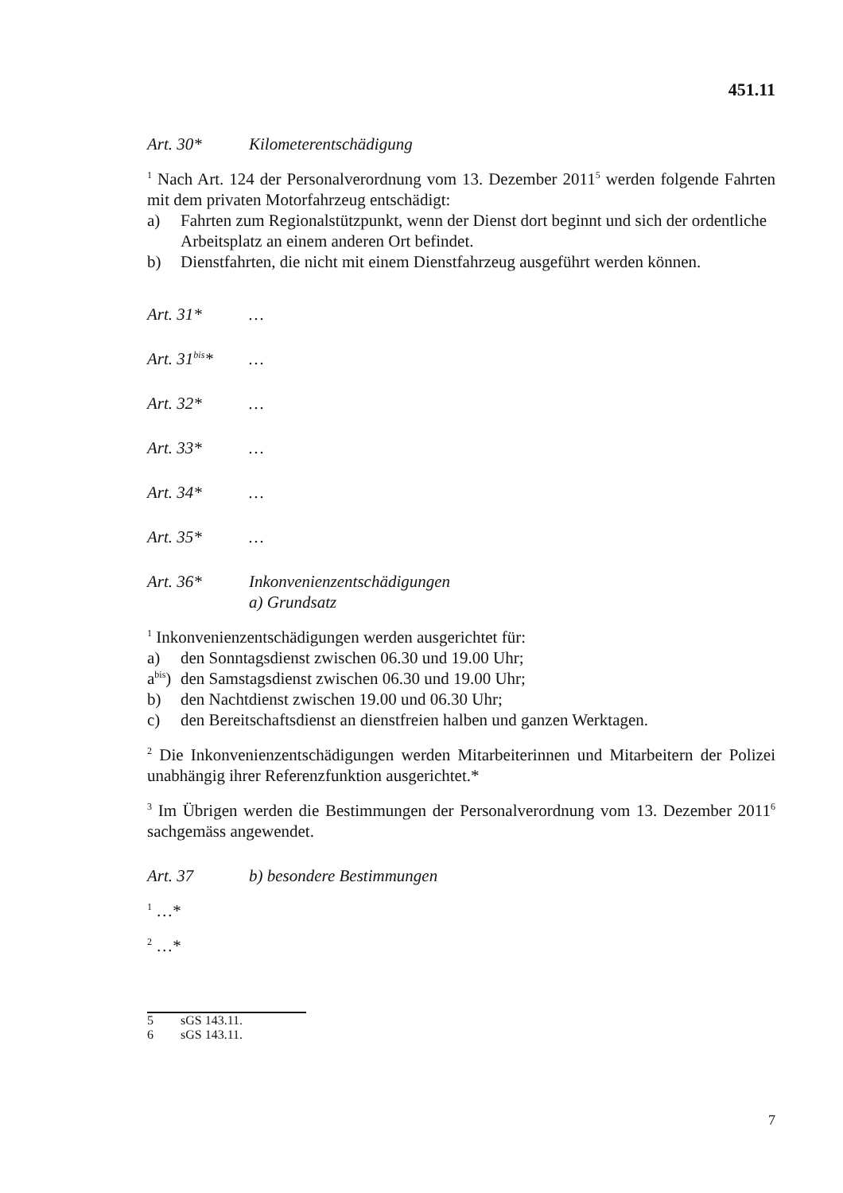451.11
Art. 30* Kilometerentschädigung
<sup>1</sup> Nach Art. 124 der Personalverordnung vom 13. Dezember 2011<sup>5</sup> werden folgende Fahrten mit dem privaten Motorfahrzeug entschädigt:
a) Fahrten zum Regionalstützpunkt, wenn der Dienst dort beginnt und sich der ordentliche Arbeitsplatz an einem anderen Ort befindet.
b) Dienstfahrten, die nicht mit einem Dienstfahrzeug ausgeführt werden können.
Art. 31* …
Art. 31<sup>bis</sup>* …
Art. 32* …
Art. 33* …
Art. 34* …
Art. 35* …
Art. 36* Inkonvenienzentschädigungen
a) Grundsatz
<sup>1</sup> Inkonvenienzentschädigungen werden ausgerichtet für:
a) den Sonntagsdienst zwischen 06.30 und 19.00 Uhr;
a<sup>bis</sup>) den Samstagsdienst zwischen 06.30 und 19.00 Uhr;
b) den Nachtdienst zwischen 19.00 und 06.30 Uhr;
c) den Bereitschaftsdienst an dienstfreien halben und ganzen Werktagen.
<sup>2</sup> Die Inkonvenienzentschädigungen werden Mitarbeiterinnen und Mitarbeitern der Polizei unabhängig ihrer Referenzfunktion ausgerichtet.*
<sup>3</sup> Im Übrigen werden die Bestimmungen der Personalverordnung vom 13. Dezember 2011<sup>6</sup> sachgemäss angewendet.
Art. 37 b) besondere Bestimmungen
<sup>1</sup> …*
<sup>2</sup> …*
5 sGS 143.11.
6 sGS 143.11.
7